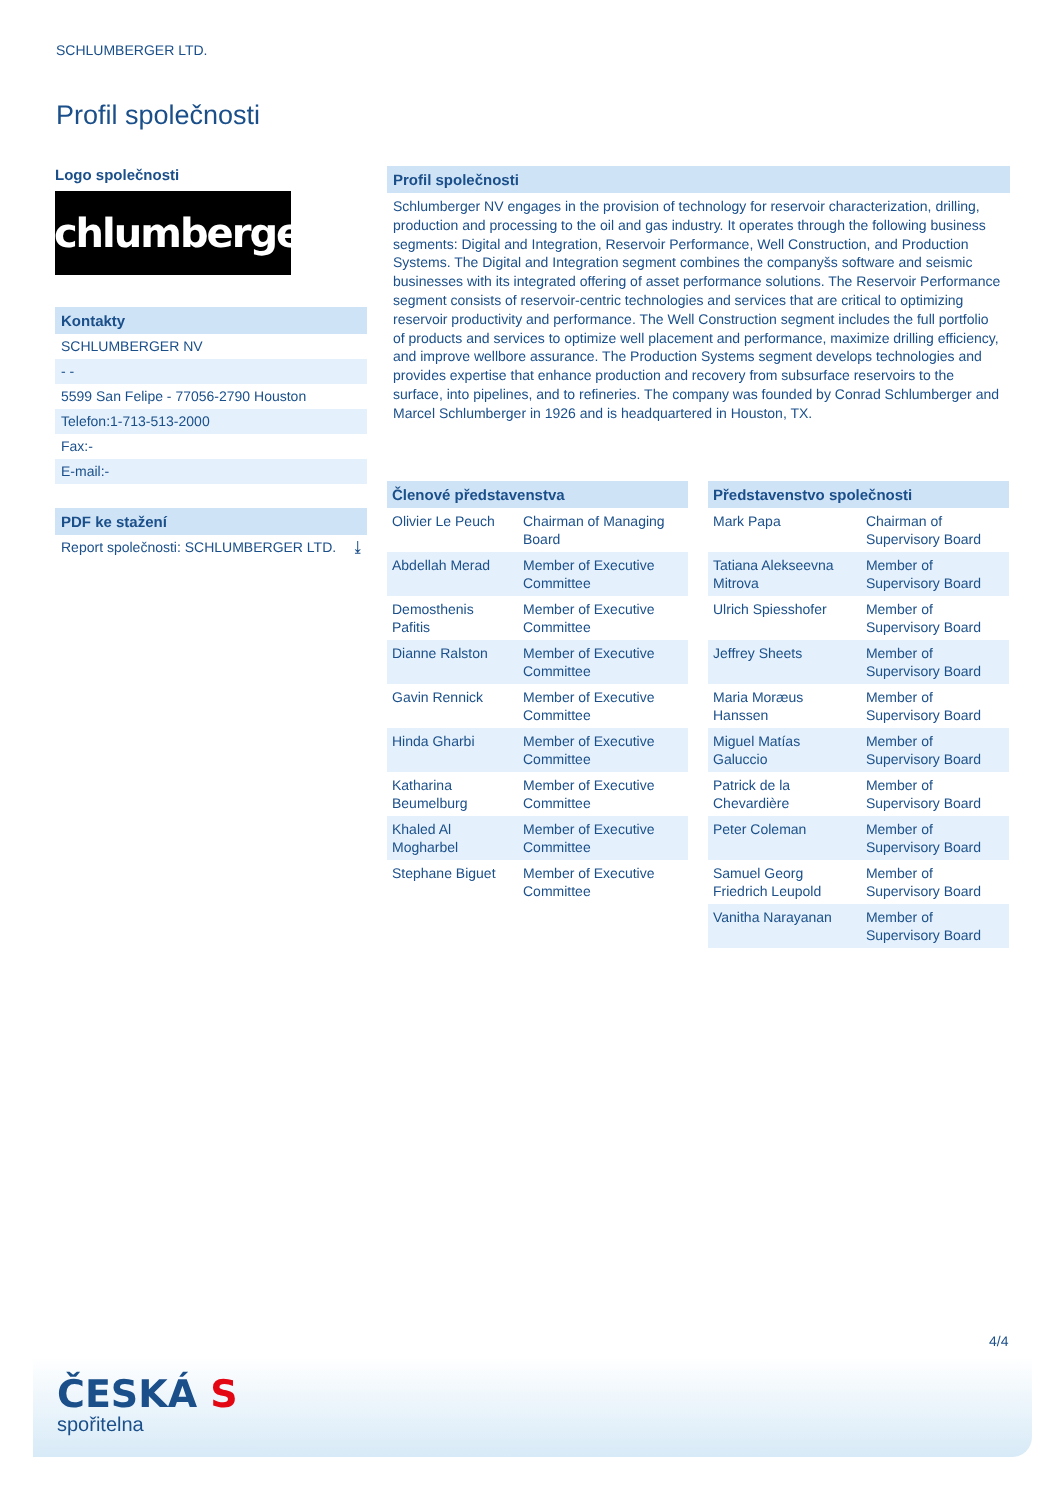SCHLUMBERGER LTD.
Profil společnosti
Logo společnosti
Schlumberger
Kontakty
SCHLUMBERGER NV
- -
5599 San Felipe - 77056-2790 Houston
Telefon:1-713-513-2000
Fax:-
E-mail:-
PDF ke stažení
Report společnosti: SCHLUMBERGER LTD. ⤓
Profil společnosti
Schlumberger NV engages in the provision of technology for reservoir characterization, drilling, production and processing to the oil and gas industry. It operates through the following business segments: Digital and Integration, Reservoir Performance, Well Construction, and Production Systems. The Digital and Integration segment combines the companyšs software and seismic businesses with its integrated offering of asset performance solutions. The Reservoir Performance segment consists of reservoir-centric technologies and services that are critical to optimizing reservoir productivity and performance. The Well Construction segment includes the full portfolio of products and services to optimize well placement and performance, maximize drilling efficiency, and improve wellbore assurance. The Production Systems segment develops technologies and provides expertise that enhance production and recovery from subsurface reservoirs to the surface, into pipelines, and to refineries. The company was founded by Conrad Schlumberger and Marcel Schlumberger in 1926 and is headquartered in Houston, TX.
| Členové představenstva | |
| --- | --- |
| Olivier Le Peuch | Chairman of Managing Board |
| Abdellah Merad | Member of Executive Committee |
| Demosthenis Pafitis | Member of Executive Committee |
| Dianne Ralston | Member of Executive Committee |
| Gavin Rennick | Member of Executive Committee |
| Hinda Gharbi | Member of Executive Committee |
| Katharina Beumelburg | Member of Executive Committee |
| Khaled Al Mogharbel | Member of Executive Committee |
| Stephane Biguet | Member of Executive Committee |
| Představenstvo společnosti | |
| --- | --- |
| Mark Papa | Chairman of Supervisory Board |
| Tatiana Alekseevna Mitrova | Member of Supervisory Board |
| Ulrich Spiesshofer | Member of Supervisory Board |
| Jeffrey Sheets | Member of Supervisory Board |
| Maria Moræus Hanssen | Member of Supervisory Board |
| Miguel Matías Galuccio | Member of Supervisory Board |
| Patrick de la Chevardière | Member of Supervisory Board |
| Peter Coleman | Member of Supervisory Board |
| Samuel Georg Friedrich Leupold | Member of Supervisory Board |
| Vanitha Narayanan | Member of Supervisory Board |
4/4
ČESKÁ S
spořitelna